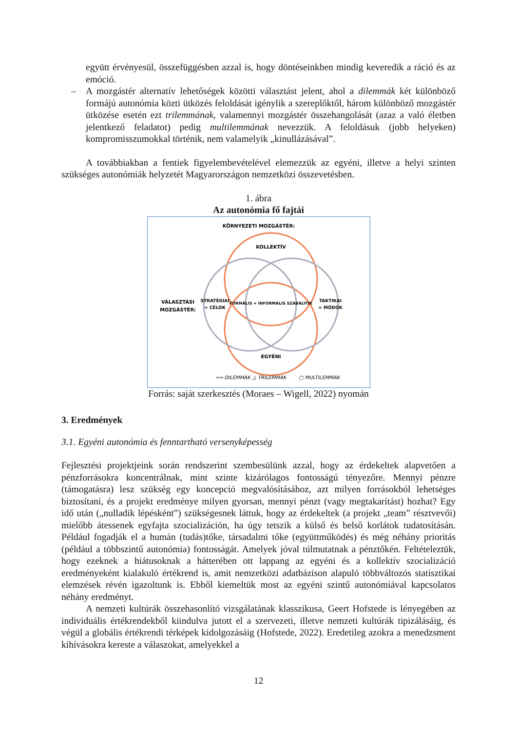együtt érvényesül, összefüggésben azzal is, hogy döntéseinkben mindig keveredik a ráció és az emóció.
– A mozgástér alternatív lehetőségek közötti választást jelent, ahol a dilemmák két különböző formájú autonómia közti ütközés feloldását igénylik a szereplőktől, három különböző mozgástér ütközése esetén ezt trilemmának, valamennyi mozgástér összehangolását (azaz a való életben jelentkező feladatot) pedig multilemmának nevezzük. A feloldásuk (jobb helyeken) kompromisszumokkal történik, nem valamelyik „kinullázásával”.
A továbbiakban a fentiek figyelembevételével elemezzük az egyéni, illetve a helyi szinten szükséges autonómiák helyzetét Magyarországon nemzetközi összevetésben.
1. ábra
Az autonómia fő fajtái
KÖRNYEZETI MOZGÁSTÉR:
KOLLEKTÍV
EGYÉNI
VÁLASZTÁSI
MOZGÁSTÉR:
STRATÉGIAI
= CÉLOK
TAKTIKAI
= MÓDOK
FORMÁLIS + INFORMÁLIS SZABÁLYOK
⟺ DILEMMÁK
△ TRILEMMÁK
▢ MULTILEMMÁK
Forrás: saját szerkesztés (Moraes – Wigell, 2022) nyomán
3. Eredmények
3.1. Egyéni autonómia és fenntartható versenyképesség
Fejlesztési projektjeink során rendszerint szembesülünk azzal, hogy az érdekeltek alapvetően a pénzforrásokra koncentrálnak, mint szinte kizárólagos fontosságú tényezőre. Mennyi pénzre (támogatásra) lesz szükség egy koncepció megvalósításához, azt milyen forrásokból lehetséges biztosítani, és a projekt eredménye milyen gyorsan, mennyi pénzt (vagy megtakarítást) hozhat? Egy idő után („nulladik lépésként”) szükségesnek láttuk, hogy az érdekeltek (a projekt „team” résztvevői) mielőbb átessenek egyfajta szocializáción, ha úgy tetszik a külső és belső korlátok tudatosításán. Például fogadják el a humán (tudás)tőke, társadalmi tőke (együttműködés) és még néhány prioritás (például a többszintű autonómia) fontosságát. Amelyek jóval túlmutatnak a pénztőkén. Feltételeztük, hogy ezeknek a hiátusoknak a hátterében ott lappang az egyéni és a kollektív szocializáció eredményeként kialakuló értékrend is, amit nemzetközi adatbázison alapuló többváltozós statisztikai elemzések révén igazoltunk is. Ebből kiemeltük most az egyéni szintű autonómiával kapcsolatos néhány eredményt.
A nemzeti kultúrák összehasonlító vizsgálatának klasszikusa, Geert Hofstede is lényegében az individuális értékrendekből kiindulva jutott el a szervezeti, illetve nemzeti kultúrák tipizálásáig, és végül a globális értékrendi térképek kidolgozásáig (Hofstede, 2022). Eredetileg azokra a menedzsment kihívásokra kereste a válaszokat, amelyekkel a
12